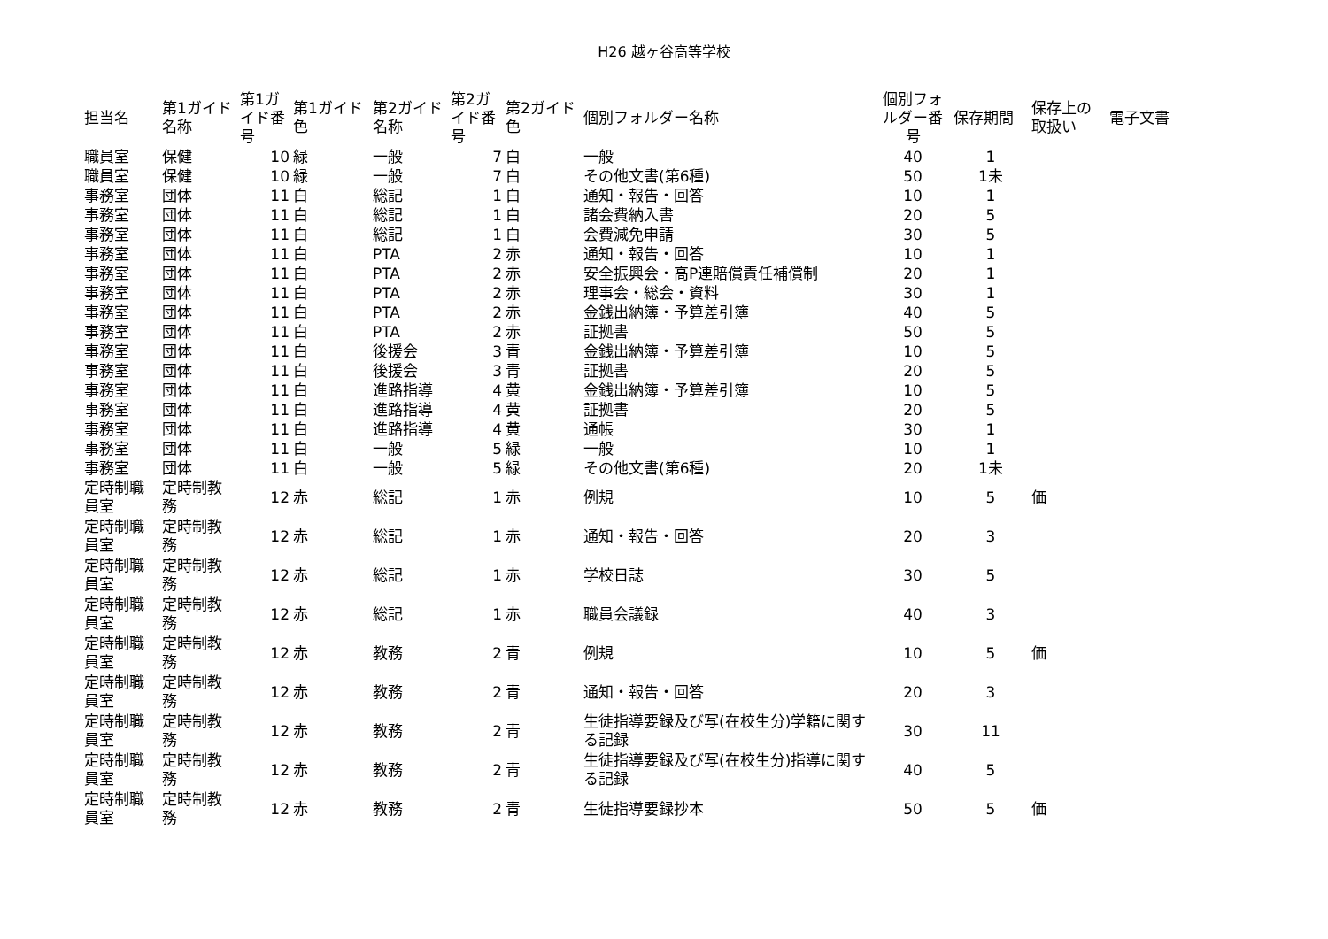H26 越ヶ谷高等学校
| 担当名 | 第1ガイド名称 | 第1ガイド番号 | 第1ガイド色 | 第2ガイド名称 | 第2ガイド番号 | 第2ガイド色 | 個別フォルダー名称 | 個別フォルダー番号 | 保存期間 | 保存上の取扱い | 電子文書 |
| --- | --- | --- | --- | --- | --- | --- | --- | --- | --- | --- | --- |
| 職員室 | 保健 | 10 | 緑 | 一般 | 7 | 白 | 一般 | 40 | 1 | | |
| 職員室 | 保健 | 10 | 緑 | 一般 | 7 | 白 | その他文書(第6種) | 50 | 1未 | | |
| 事務室 | 団体 | 11 | 白 | 総記 | 1 | 白 | 通知・報告・回答 | 10 | 1 | | |
| 事務室 | 団体 | 11 | 白 | 総記 | 1 | 白 | 諸会費納入書 | 20 | 5 | | |
| 事務室 | 団体 | 11 | 白 | 総記 | 1 | 白 | 会費減免申請 | 30 | 5 | | |
| 事務室 | 団体 | 11 | 白 | PTA | 2 | 赤 | 通知・報告・回答 | 10 | 1 | | |
| 事務室 | 団体 | 11 | 白 | PTA | 2 | 赤 | 安全振興会・高P連賠償責任補償制 | 20 | 1 | | |
| 事務室 | 団体 | 11 | 白 | PTA | 2 | 赤 | 理事会・総会・資料 | 30 | 1 | | |
| 事務室 | 団体 | 11 | 白 | PTA | 2 | 赤 | 金銭出納簿・予算差引簿 | 40 | 5 | | |
| 事務室 | 団体 | 11 | 白 | PTA | 2 | 赤 | 証拠書 | 50 | 5 | | |
| 事務室 | 団体 | 11 | 白 | 後援会 | 3 | 青 | 金銭出納簿・予算差引簿 | 10 | 5 | | |
| 事務室 | 団体 | 11 | 白 | 後援会 | 3 | 青 | 証拠書 | 20 | 5 | | |
| 事務室 | 団体 | 11 | 白 | 進路指導 | 4 | 黄 | 金銭出納簿・予算差引簿 | 10 | 5 | | |
| 事務室 | 団体 | 11 | 白 | 進路指導 | 4 | 黄 | 証拠書 | 20 | 5 | | |
| 事務室 | 団体 | 11 | 白 | 進路指導 | 4 | 黄 | 通帳 | 30 | 1 | | |
| 事務室 | 団体 | 11 | 白 | 一般 | 5 | 緑 | 一般 | 10 | 1 | | |
| 事務室 | 団体 | 11 | 白 | 一般 | 5 | 緑 | その他文書(第6種) | 20 | 1未 | | |
| 定時制職員室 | 定時制教務 | 12 | 赤 | 総記 | 1 | 赤 | 例規 | 10 | 5 | 価 | |
| 定時制職員室 | 定時制教務 | 12 | 赤 | 総記 | 1 | 赤 | 通知・報告・回答 | 20 | 3 | | |
| 定時制職員室 | 定時制教務 | 12 | 赤 | 総記 | 1 | 赤 | 学校日誌 | 30 | 5 | | |
| 定時制職員室 | 定時制教務 | 12 | 赤 | 総記 | 1 | 赤 | 職員会議録 | 40 | 3 | | |
| 定時制職員室 | 定時制教務 | 12 | 赤 | 教務 | 2 | 青 | 例規 | 10 | 5 | 価 | |
| 定時制職員室 | 定時制教務 | 12 | 赤 | 教務 | 2 | 青 | 通知・報告・回答 | 20 | 3 | | |
| 定時制職員室 | 定時制教務 | 12 | 赤 | 教務 | 2 | 青 | 生徒指導要録及び写(在校生分)学籍に関する記録 | 30 | 11 | | |
| 定時制職員室 | 定時制教務 | 12 | 赤 | 教務 | 2 | 青 | 生徒指導要録及び写(在校生分)指導に関する記録 | 40 | 5 | | |
| 定時制職員室 | 定時制教務 | 12 | 赤 | 教務 | 2 | 青 | 生徒指導要録抄本 | 50 | 5 | 価 | |